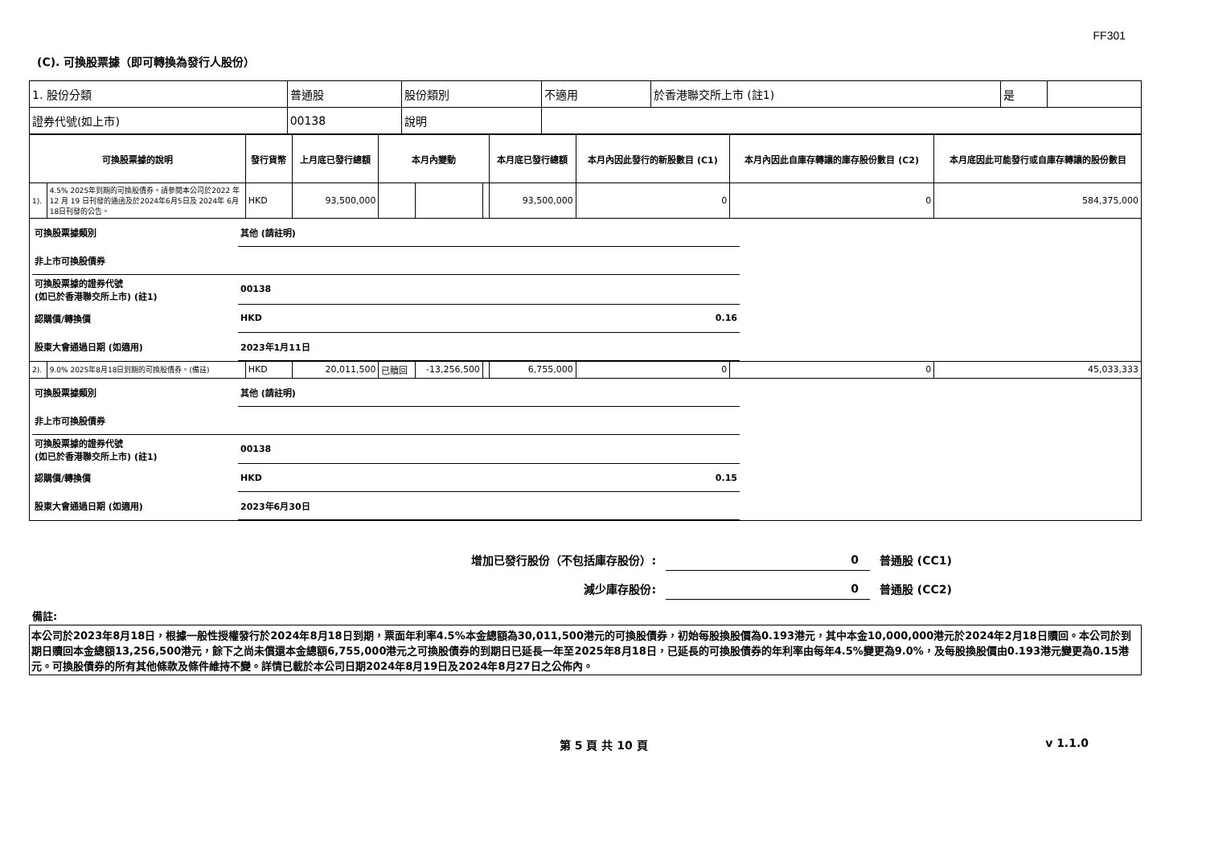FF301
(C). 可換股票據（即可轉換為發行人股份）
| 1. 股份分類 | 普通股 | 股份類別 | 不適用 | 於香港聯交所上市 (註1) | 是 | |
| 證券代號(如上市) | 00138 | 說明 | | | | |
| 可換股票據的說明 | | 發行貨幣 | 上月底已發行總額 | 本月內變動 | | | 本月底已發行總額 | 本月內因此發行的新股數目 (C1) | 本月內因此自庫存轉讓的庫存股份數目 (C2) | 本月底因此可能發行或自庫存轉讓的股份數目 |
| --- | --- | --- | --- | --- | --- | --- | --- | --- | --- | --- |
| 1). | 4.5% 2025年到期的可換股債券。請參閱本公司於2022 年12 月 19 日刊發的通函及於2024年6月5日及 2024年 6月18日刊發的公告。 | HKD | 93,500,000 | | | | 93,500,000 | 0 | 0 | 584,375,000 |
| / 可換股票據類別 / 其他 (請註明) / / / 非上市可換股債券 / / / / 可換股票據的證券代號 (如已於香港聯交所上市) (註1) / 00138 / / / 認購價/轉換價 / HKD / 0.16 / / 股東大會通過日期 (如適用) / 2023年1月11日 / / | | | | | | | | | | |
| 2). | 9.0% 2025年8月18日到期的可換股債券。(備註) | HKD | 20,011,500 | 已贖回 | -13,256,500 | | 6,755,000 | 0 | 0 | 45,033,333 |
| / 可換股票據類別 / 其他 (請註明) / / / 非上市可換股債券 / / / / 可換股票據的證券代號 (如已於香港聯交所上市) (註1) / 00138 / / / 認購價/轉換價 / HKD / 0.15 / / 股東大會通過日期 (如適用) / 2023年6月30日 / / | | | | | | | | | | |
增加已發行股份（不包括庫存股份）: 0 普通股 (CC1)
減少庫存股份: 0 普通股 (CC2)
備註:
本公司於2023年8月18日，根據一般性授權發行於2024年8月18日到期，票面年利率4.5%本金總額為30,011,500港元的可換股債券，初始每股換股價為0.193港元，其中本金10,000,000港元於2024年2月18日贖回。本公司於到期日贖回本金總額13,256,500港元，餘下之尚未償還本金總額6,755,000港元之可換股債券的到期日已延長一年至2025年8月18日，已延長的可換股債券的年利率由每年4.5%變更為9.0%，及每股換股價由0.193港元變更為0.15港元。可換股債券的所有其他條款及條件維持不變。詳情已載於本公司日期2024年8月19日及2024年8月27日之公佈內。
第 5 頁 共 10 頁 v 1.1.0